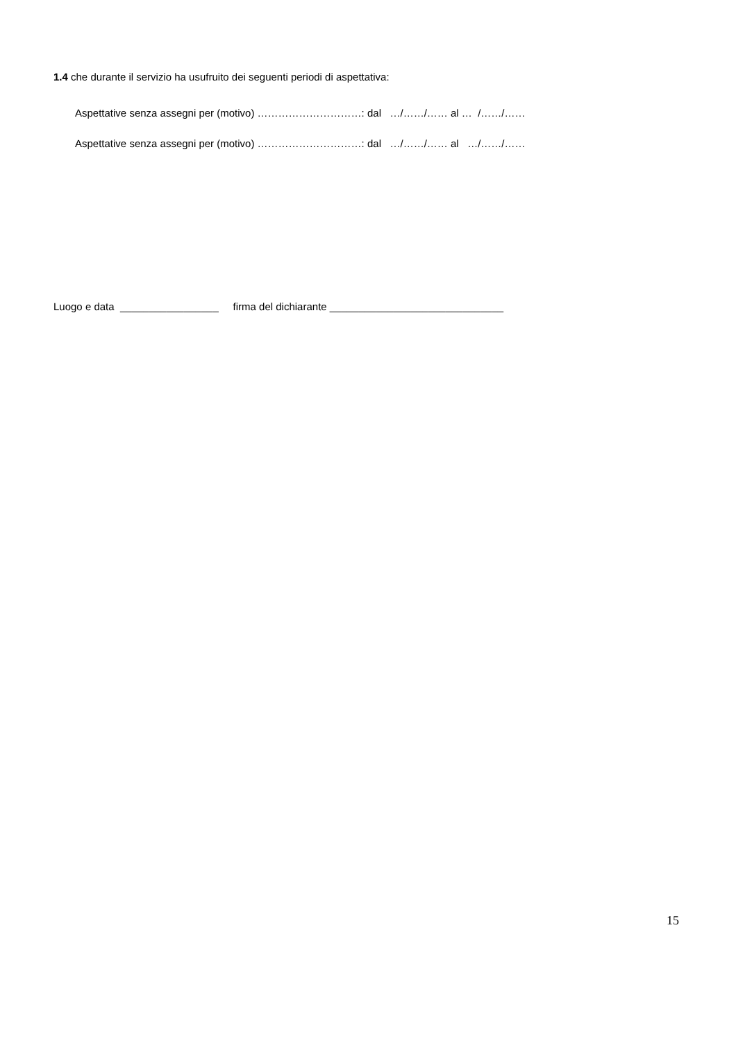1.4 che durante il servizio ha usufruito dei seguenti periodi di aspettativa:
Aspettative senza assegni per (motivo) …………………………: dal …/……/…… al … /……/……
Aspettative senza assegni per (motivo) …………………………: dal …/……/…… al …/……/……
Luogo e data _________________ firma del dichiarante ______________________________
15